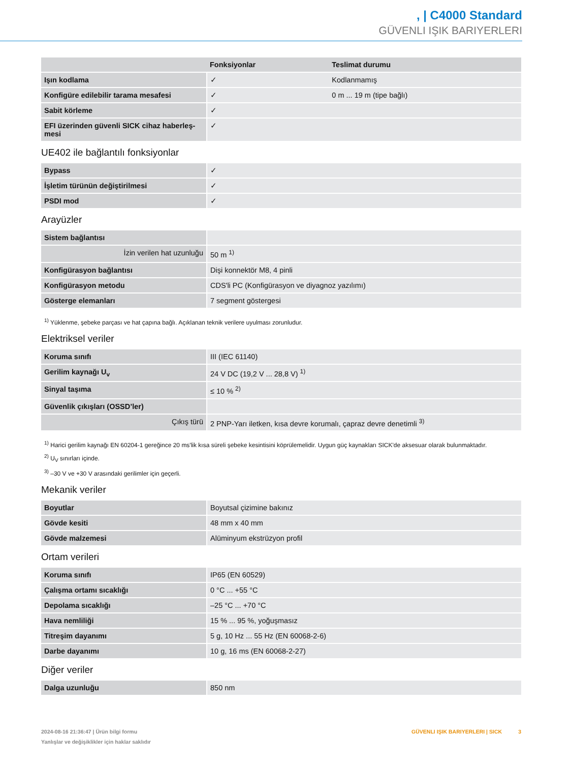, | C4000 Standard
GÜVENLI IŞIK BARIYERLERI
| | Fonksiyonlar | Teslimat durumu |
| --- | --- | --- |
| Işın kodlama | ✓ | Kodlanmamış |
| Konfigüre edilebilir tarama mesafesi | ✓ | 0 m ... 19 m (tipe bağlı) |
| Sabit körleme | ✓ | |
| EFI üzerinden güvenli SICK cihaz haberleş-mesi | ✓ | |
UE402 ile bağlantılı fonksiyonlar
| Bypass | ✓ |
| İşletim türünün değiştirilmesi | ✓ |
| PSDI mod | ✓ |
Arayüzler
| Sistem bağlantısı | |
| İzin verilen hat uzunluğu | 50 m <sup>1)</sup> |
| Konfigürasyon bağlantısı | Dişi konnektör M8, 4 pinli |
| Konfigürasyon metodu | CDS'li PC (Konfigürasyon ve diyagnoz yazılımı) |
| Gösterge elemanları | 7 segment göstergesi |
<sup>1)</sup> Yüklenme, şebeke parçası ve hat çapına bağlı. Açıklanan teknik verilere uyulması zorunludur.
Elektriksel veriler
| Koruma sınıfı | III (IEC 61140) |
| Gerilim kaynağı U<sub>v</sub> | 24 V DC (19,2 V ... 28,8 V) <sup>1)</sup> |
| Sinyal taşıma | ≤ 10 % <sup>2)</sup> |
| Güvenlik çıkışları (OSSD’ler) | |
| Çıkış türü | 2 PNP-Yarı iletken, kısa devre korumalı, çapraz devre denetimli <sup>3)</sup> |
<sup>1)</sup> Harici gerilim kaynağı EN 60204-1 gereğince 20 ms'lik kısa süreli şebeke kesintisini köprülemelidir. Uygun güç kaynakları SICK'de aksesuar olarak bulunmaktadır.
<sup>2)</sup> U<sub>V</sub> sınırları içinde.
<sup>3)</sup> –30 V ve +30 V arasındaki gerilimler için geçerli.
Mekanik veriler
| Boyutlar | Boyutsal çizimine bakınız |
| Gövde kesiti | 48 mm x 40 mm |
| Gövde malzemesi | Alüminyum ekstrüzyon profil |
Ortam verileri
| Koruma sınıfı | IP65 (EN 60529) |
| Çalışma ortamı sıcaklığı | 0 °C ... +55 °C |
| Depolama sıcaklığı | –25 °C ... +70 °C |
| Hava nemliliği | 15 % ... 95 %, yoğuşmasız |
| Titreşim dayanımı | 5 g, 10 Hz ... 55 Hz (EN 60068-2-6) |
| Darbe dayanımı | 10 g, 16 ms (EN 60068-2-27) |
Diğer veriler
| Dalga uzunluğu | 850 nm |
2024-08-16 21:36:47 | Ürün bilgi formu
Yanlışlar ve değişiklikler için haklar saklıdır
GÜVENLI IŞIK BARIYERLERI | SICK 3